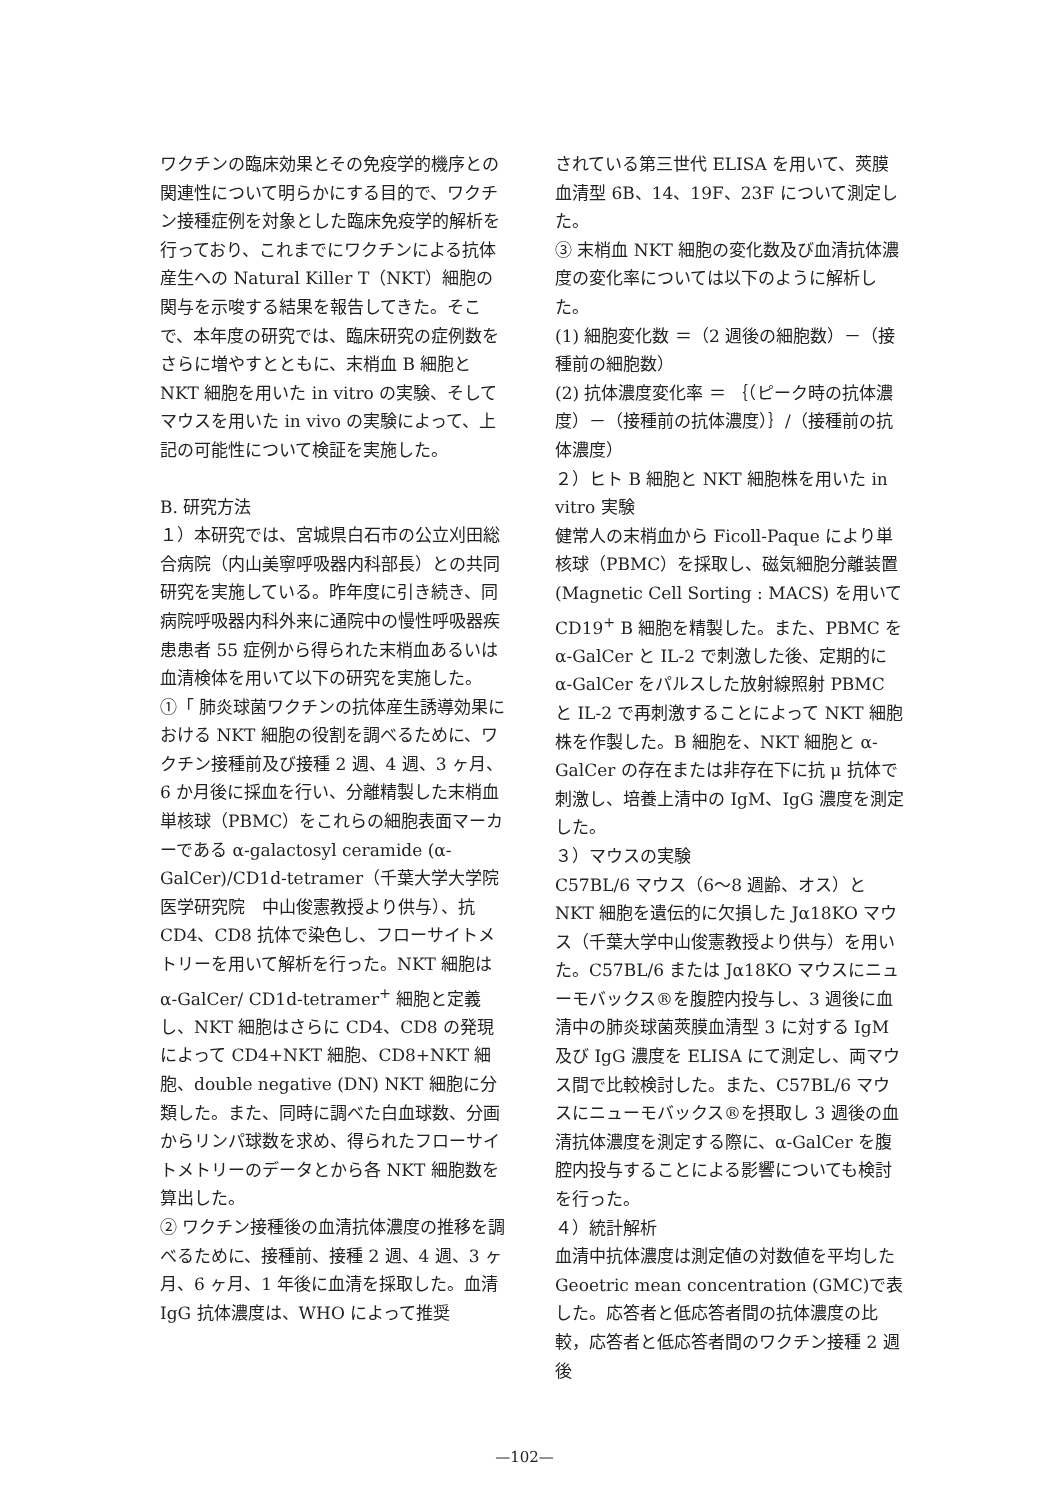ワクチンの臨床効果とその免疫学的機序との関連性について明らかにする目的で、ワクチン接種症例を対象とした臨床免疫学的解析を行っており、これまでにワクチンによる抗体産生への Natural Killer T（NKT）細胞の関与を示唆する結果を報告してきた。そこで、本年度の研究では、臨床研究の症例数をさらに増やすとともに、末梢血 B 細胞と NKT 細胞を用いた in vitro の実験、そしてマウスを用いた in vivo の実験によって、上記の可能性について検証を実施した。
B. 研究方法
１）本研究では、宮城県白石市の公立刈田総合病院（内山美寧呼吸器内科部長）との共同研究を実施している。昨年度に引き続き、同病院呼吸器内科外来に通院中の慢性呼吸器疾患患者 55 症例から得られた末梢血あるいは血清検体を用いて以下の研究を実施した。
①「 肺炎球菌ワクチンの抗体産生誘導効果における NKT 細胞の役割を調べるために、ワクチン接種前及び接種 2 週、4 週、3 ヶ月、6 か月後に採血を行い、分離精製した末梢血単核球（PBMC）をこれらの細胞表面マーカーである α-galactosyl ceramide (α-GalCer)/CD1d-tetramer（千葉大学大学院医学研究院　中山俊憲教授より供与）、抗 CD4、CD8 抗体で染色し、フローサイトメトリーを用いて解析を行った。NKT 細胞は α-GalCer/ CD1d-tetramer<sup>+</sup> 細胞と定義し、NKT 細胞はさらに CD4、CD8 の発現によって CD4+NKT 細胞、CD8+NKT 細胞、double negative (DN) NKT 細胞に分類した。また、同時に調べた白血球数、分画からリンパ球数を求め、得られたフローサイトメトリーのデータとから各 NKT 細胞数を算出した。
② ワクチン接種後の血清抗体濃度の推移を調べるために、接種前、接種 2 週、4 週、3 ヶ月、6 ヶ月、1 年後に血清を採取した。血清 IgG 抗体濃度は、WHO によって推奨
されている第三世代 ELISA を用いて、莢膜血清型 6B、14、19F、23F について測定した。
③ 末梢血 NKT 細胞の変化数及び血清抗体濃度の変化率については以下のように解析した。
(1) 細胞変化数 ＝（2 週後の細胞数）－（接種前の細胞数）
(2) 抗体濃度変化率 ＝ ｛（ピーク時の抗体濃度）－（接種前の抗体濃度）｝/（接種前の抗体濃度）
２）ヒト B 細胞と NKT 細胞株を用いた in vitro 実験
健常人の末梢血から Ficoll-Paque により単核球（PBMC）を採取し、磁気細胞分離装置 (Magnetic Cell Sorting : MACS) を用いて CD19<sup>+</sup> B 細胞を精製した。また、PBMC を α-GalCer と IL-2 で刺激した後、定期的に α-GalCer をパルスした放射線照射 PBMC と IL-2 で再刺激することによって NKT 細胞株を作製した。B 細胞を、NKT 細胞と α-GalCer の存在または非存在下に抗 μ 抗体で刺激し、培養上清中の IgM、IgG 濃度を測定した。
３）マウスの実験
C57BL/6 マウス（6～8 週齢、オス）と NKT 細胞を遺伝的に欠損した Jα18KO マウス（千葉大学中山俊憲教授より供与）を用いた。C57BL/6 または Jα18KO マウスにニューモバックス®を腹腔内投与し、3 週後に血清中の肺炎球菌莢膜血清型 3 に対する IgM 及び IgG 濃度を ELISA にて測定し、両マウス間で比較検討した。また、C57BL/6 マウスにニューモバックス®を摂取し 3 週後の血清抗体濃度を測定する際に、α-GalCer を腹腔内投与することによる影響についても検討を行った。
４）統計解析
血清中抗体濃度は測定値の対数値を平均した Geoetric mean concentration (GMC)で表した。応答者と低応答者間の抗体濃度の比較，応答者と低応答者間のワクチン接種 2 週後
—102—